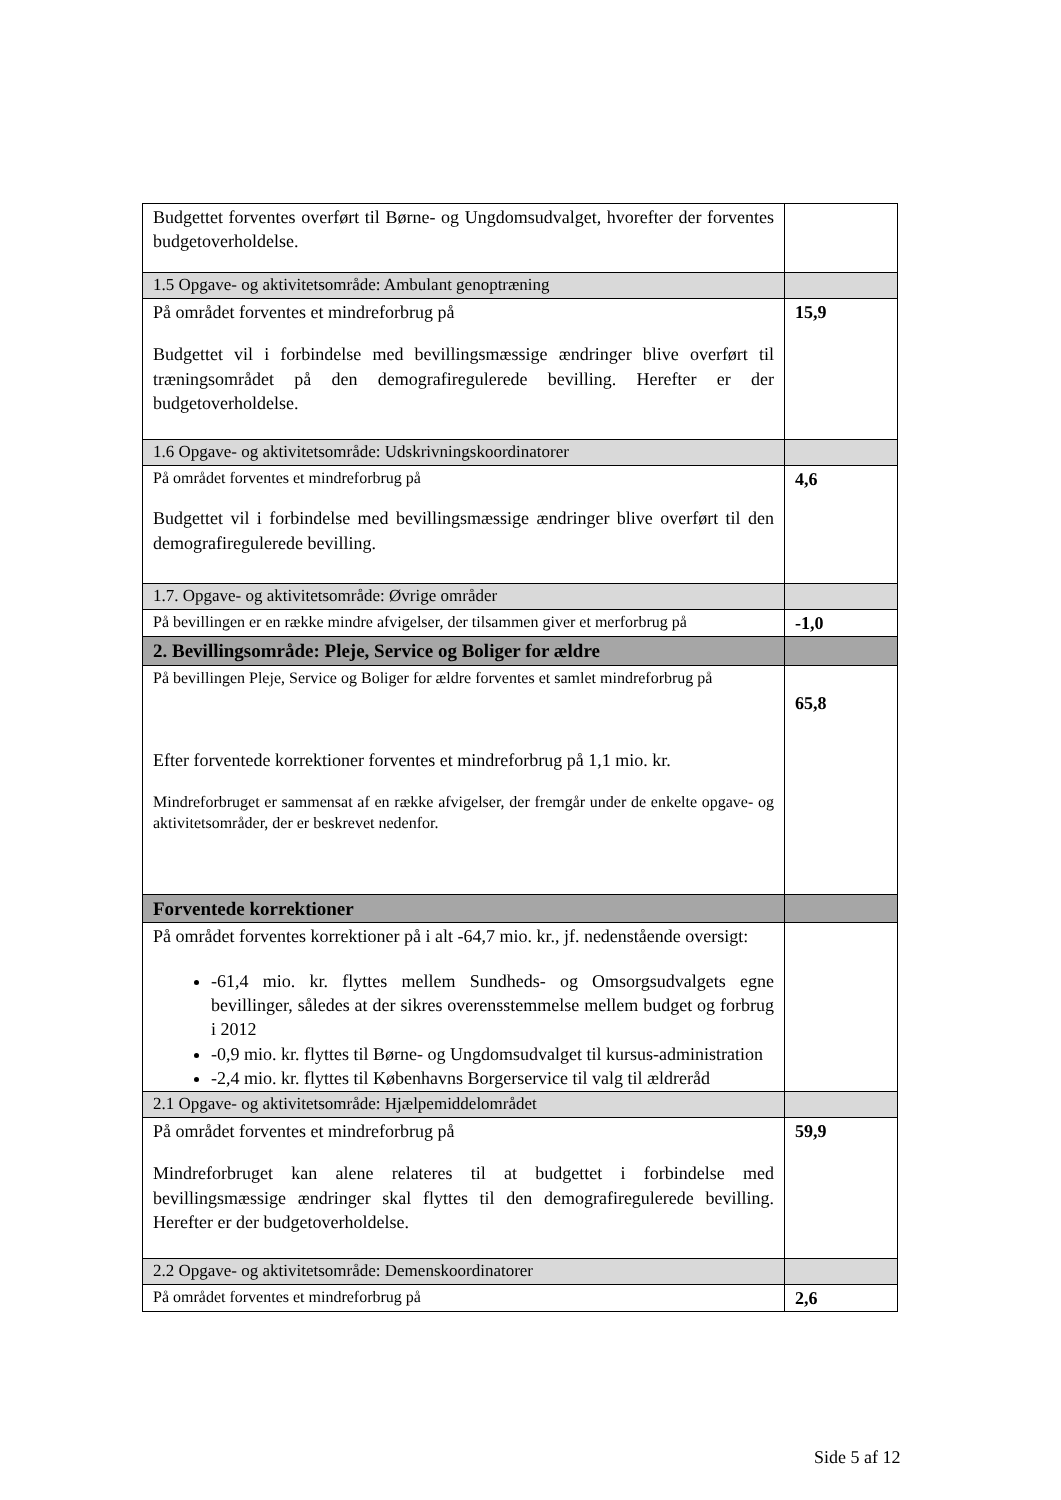| Budgettet forventes overført til Børne- og Ungdomsudvalget, hvorefter der forventes budgetoverholdelse. | |
| 1.5 Opgave- og aktivitetsområde: Ambulant genoptræning | |
| På området forventes et mindreforbrug på Budgettet vil i forbindelse med bevillingsmæssige ændringer blive overført til træningsområdet på den demografiregulerede bevilling. Herefter er der budgetoverholdelse. | 15,9 |
| 1.6 Opgave- og aktivitetsområde: Udskrivningskoordinatorer | |
| På området forventes et mindreforbrug på Budgettet vil i forbindelse med bevillingsmæssige ændringer blive overført til den demografiregulerede bevilling. | 4,6 |
| 1.7. Opgave- og aktivitetsområde: Øvrige områder | |
| På bevillingen er en række mindre afvigelser, der tilsammen giver et merforbrug på | -1,0 |
| 2. Bevillingsområde: Pleje, Service og Boliger for ældre | |
| På bevillingen Pleje, Service og Boliger for ældre forventes et samlet mindreforbrug på Efter forventede korrektioner forventes et mindreforbrug på 1,1 mio. kr. Mindreforbruget er sammensat af en række afvigelser, der fremgår under de enkelte opgave- og aktivitetsområder, der er beskrevet nedenfor. | 65,8 |
| Forventede korrektioner | |
| På området forventes korrektioner på i alt -64,7 mio. kr., jf. nedenstående oversigt: -61,4 mio. kr. flyttes mellem Sundheds- og Omsorgsudvalgets egne bevillinger, således at der sikres overensstemmelse mellem budget og forbrug i 2012 -0,9 mio. kr. flyttes til Børne- og Ungdomsudvalget til kursus-administration -2,4 mio. kr. flyttes til Københavns Borgerservice til valg til ældreråd | |
| 2.1 Opgave- og aktivitetsområde: Hjælpemiddelområdet | |
| På området forventes et mindreforbrug på Mindreforbruget kan alene relateres til at budgettet i forbindelse med bevillingsmæssige ændringer skal flyttes til den demografiregulerede bevilling. Herefter er der budgetoverholdelse. | 59,9 |
| 2.2 Opgave- og aktivitetsområde: Demenskoordinatorer | |
| På området forventes et mindreforbrug på | 2,6 |
Side 5 af 12